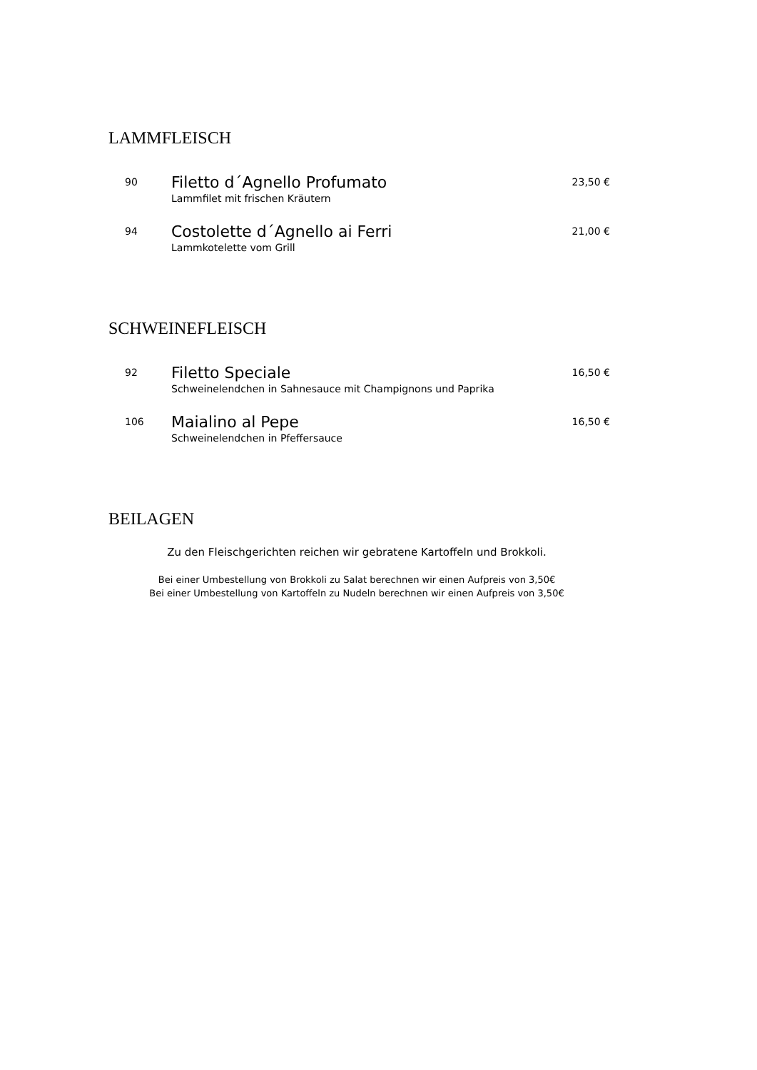LAMMFLEISCH
90
Filetto d´Agnello Profumato
Lammfilet mit frischen Kräutern
23,50 €
94
Costolette d´Agnello ai Ferri
Lammkotelette vom Grill
21,00 €
SCHWEINEFLEISCH
92
Filetto Speciale
Schweinelendchen in Sahnesauce mit Champignons und Paprika
16,50 €
106
Maialino al Pepe
Schweinelendchen in Pfeffersauce
16,50 €
BEILAGEN
Zu den Fleischgerichten reichen wir gebratene Kartoffeln und Brokkoli.
Bei einer Umbestellung von Brokkoli zu Salat berechnen wir einen Aufpreis von 3,50€
Bei einer Umbestellung von Kartoffeln zu Nudeln berechnen wir einen Aufpreis von 3,50€